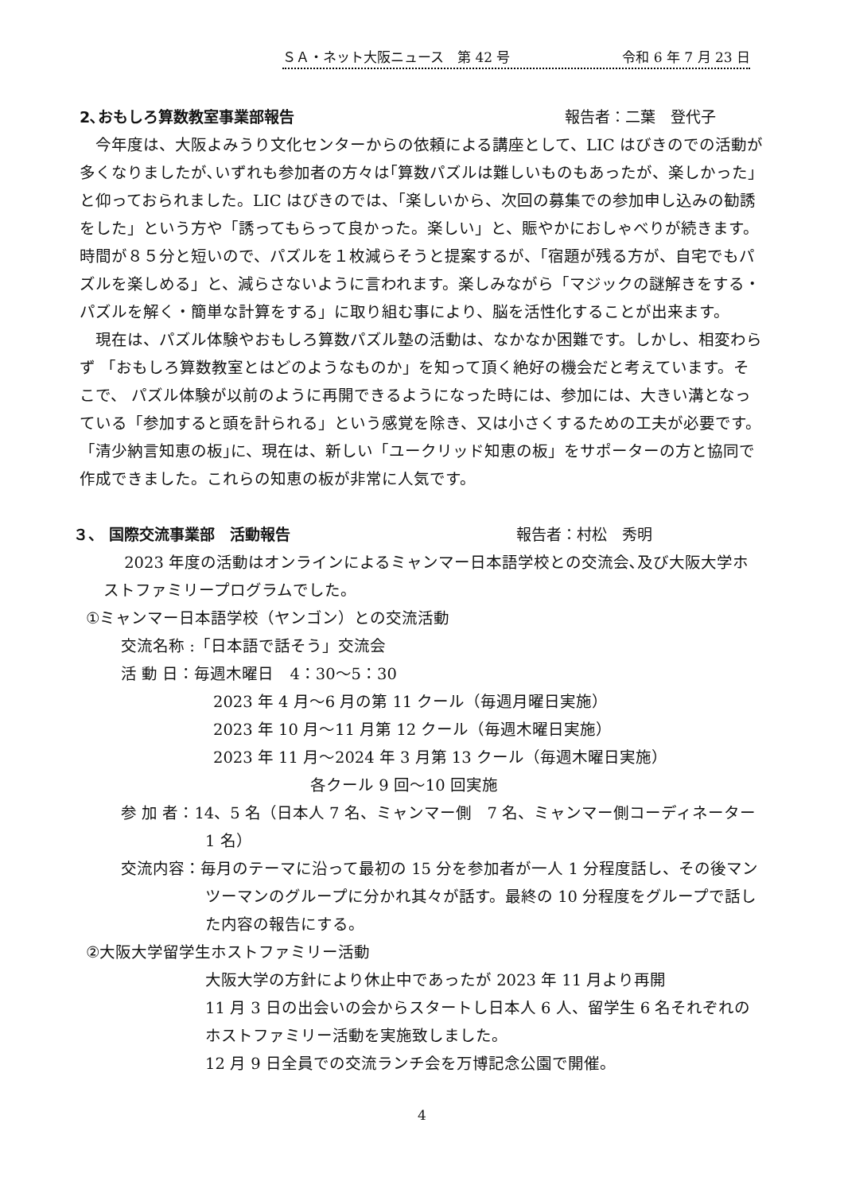ＳＡ・ネット大阪ニュース　第 42 号 令和 6 年 7 月 23 日
2､おもしろ算数教室事業部報告 報告者：二葉　登代子
　今年度は、大阪よみうり文化センターからの依頼による講座として、LIC はびきのでの活動が多くなりましたが､いずれも参加者の方々は｢算数パズルは難しいものもあったが、楽しかった」と仰っておられました。LIC はびきのでは、｢楽しいから、次回の募集での参加申し込みの勧誘をした」という方や「誘ってもらって良かった。楽しい」と、賑やかにおしゃべりが続きます。 時間が８５分と短いので、パズルを１枚減らそうと提案するが、「宿題が残る方が、自宅でもパズルを楽しめる」と、減らさないように言われます。楽しみながら「マジックの謎解きをする・パズルを解く・簡単な計算をする」に取り組む事により、脳を活性化することが出来ます。
　現在は、パズル体験やおもしろ算数パズル塾の活動は、なかなか困難です。しかし、相変わらず 「おもしろ算数教室とはどのようなものか」を知って頂く絶好の機会だと考えています。そこで、 パズル体験が以前のように再開できるようになった時には、参加には、大きい溝となっている「参加すると頭を計られる」という感覚を除き、又は小さくするための工夫が必要です。
「清少納言知恵の板｣に、現在は、新しい「ユークリッド知恵の板」をサポーターの方と協同で作成できました。これらの知恵の板が非常に人気です。
３、 国際交流事業部　活動報告 報告者：村松　秀明
　 2023 年度の活動はオンラインによるミャンマー日本語学校との交流会､及び大阪大学ホストファミリープログラムでした。
①ミャンマー日本語学校（ヤンゴン）との交流活動
交流名称 :「日本語で話そう」交流会
活 動 日：毎週木曜日　4：30～5：30
2023 年 4 月～6 月の第 11 クール（毎週月曜日実施）
2023 年 10 月～11 月第 12 クール（毎週木曜日実施）
2023 年 11 月～2024 年 3 月第 13 クール（毎週木曜日実施）
各クール 9 回～10 回実施
参 加 者：14、5 名（日本人 7 名、ミャンマー側　7 名、ミャンマー側コーディネーター1 名）
交流内容：毎月のテーマに沿って最初の 15 分を参加者が一人 1 分程度話し、その後マンツーマンのグループに分かれ其々が話す。最終の 10 分程度をグループで話した内容の報告にする。
②大阪大学留学生ホストファミリー活動
大阪大学の方針により休止中であったが 2023 年 11 月より再開
11 月 3 日の出会いの会からスタートし日本人 6 人、留学生 6 名それぞれのホストファミリー活動を実施致しました。
12 月 9 日全員での交流ランチ会を万博記念公園で開催。
4